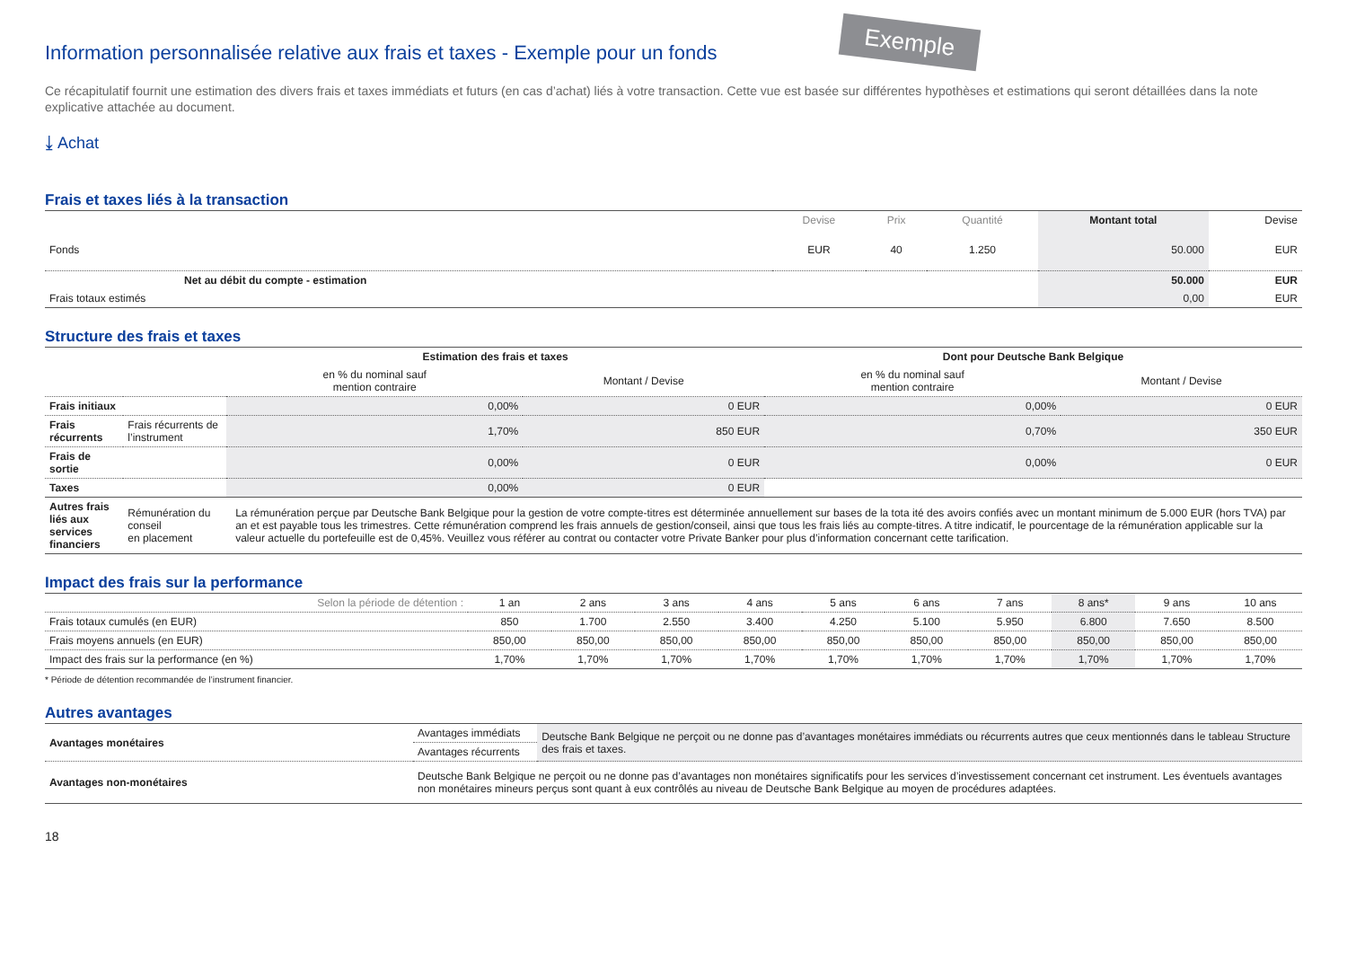Exemple
Information personnalisée relative aux frais et taxes - Exemple pour un fonds
Ce récapitulatif fournit une estimation des divers frais et taxes immédiats et futurs (en cas d’achat) liés à votre transaction. Cette vue est basée sur différentes hypothèses et estimations qui seront détaillées dans la note explicative attachée au document.
⤓ Achat
Frais et taxes liés à la transaction
| | Devise | Prix | Quantité | Montant total | Devise |
| --- | --- | --- | --- | --- | --- |
| Fonds | EUR | 40 | 1.250 | 50.000 | EUR |
| Net au débit du compte - estimation | | | | 50.000 | EUR |
| Frais totaux estimés | | | | 0,00 | EUR |
Structure des frais et taxes
| | | Estimation des frais et taxes | | Dont pour Deutsche Bank Belgique | |
| --- | --- | --- | --- | --- | --- |
| | | en % du nominal sauf mention contraire | Montant / Devise | en % du nominal sauf mention contraire | Montant / Devise |
| Frais initiaux | | 0,00% | 0 EUR | 0,00% | 0 EUR |
| Frais récurrents | Frais récurrents de l’instrument | 1,70% | 850 EUR | 0,70% | 350 EUR |
| Frais de sortie | | 0,00% | 0 EUR | 0,00% | 0 EUR |
| Taxes | | 0,00% | 0 EUR | | |
| Autres frais liés aux services financiers | Rémunération du conseil en placement | La rémunération perçue par Deutsche Bank Belgique pour la gestion de votre compte-titres est déterminée annuellement sur bases de la tota ité des avoirs confiés avec un montant minimum de 5.000 EUR (hors TVA) par an et est payable tous les trimestres. Cette rémunération comprend les frais annuels de gestion/conseil, ainsi que tous les frais liés au compte-titres. A titre indicatif, le pourcentage de la rémunération applicable sur la valeur actuelle du portefeuille est de 0,45%. Veuillez vous référer au contrat ou contacter votre Private Banker pour plus d’information concernant cette tarification. | | | |
Impact des frais sur la performance
| Selon la période de détention : | 1 an | 2 ans | 3 ans | 4 ans | 5 ans | 6 ans | 7 ans | 8 ans* | 9 ans | 10 ans |
| --- | --- | --- | --- | --- | --- | --- | --- | --- | --- | --- |
| Frais totaux cumulés (en EUR) | 850 | 1.700 | 2.550 | 3.400 | 4.250 | 5.100 | 5.950 | 6.800 | 7.650 | 8.500 |
| Frais moyens annuels (en EUR) | 850,00 | 850,00 | 850,00 | 850,00 | 850,00 | 850,00 | 850,00 | 850,00 | 850,00 | 850,00 |
| Impact des frais sur la performance (en %) | 1,70% | 1,70% | 1,70% | 1,70% | 1,70% | 1,70% | 1,70% | 1,70% | 1,70% | 1,70% |
* Période de détention recommandée de l’instrument financier.
Autres avantages
| Avantages monétaires | Avantages immédiats | Deutsche Bank Belgique ne perçoit ou ne donne pas d’avantages monétaires immédiats ou récurrents autres que ceux mentionnés dans le tableau Structure des frais et taxes. |
| | Avantages récurrents | |
| Avantages non-monétaires | Deutsche Bank Belgique ne perçoit ou ne donne pas d’avantages non monétaires significatifs pour les services d’investissement concernant cet instrument. Les éventuels avantages non monétaires mineurs perçus sont quant à eux contrôlés au niveau de Deutsche Bank Belgique au moyen de procédures adaptées. | |
18